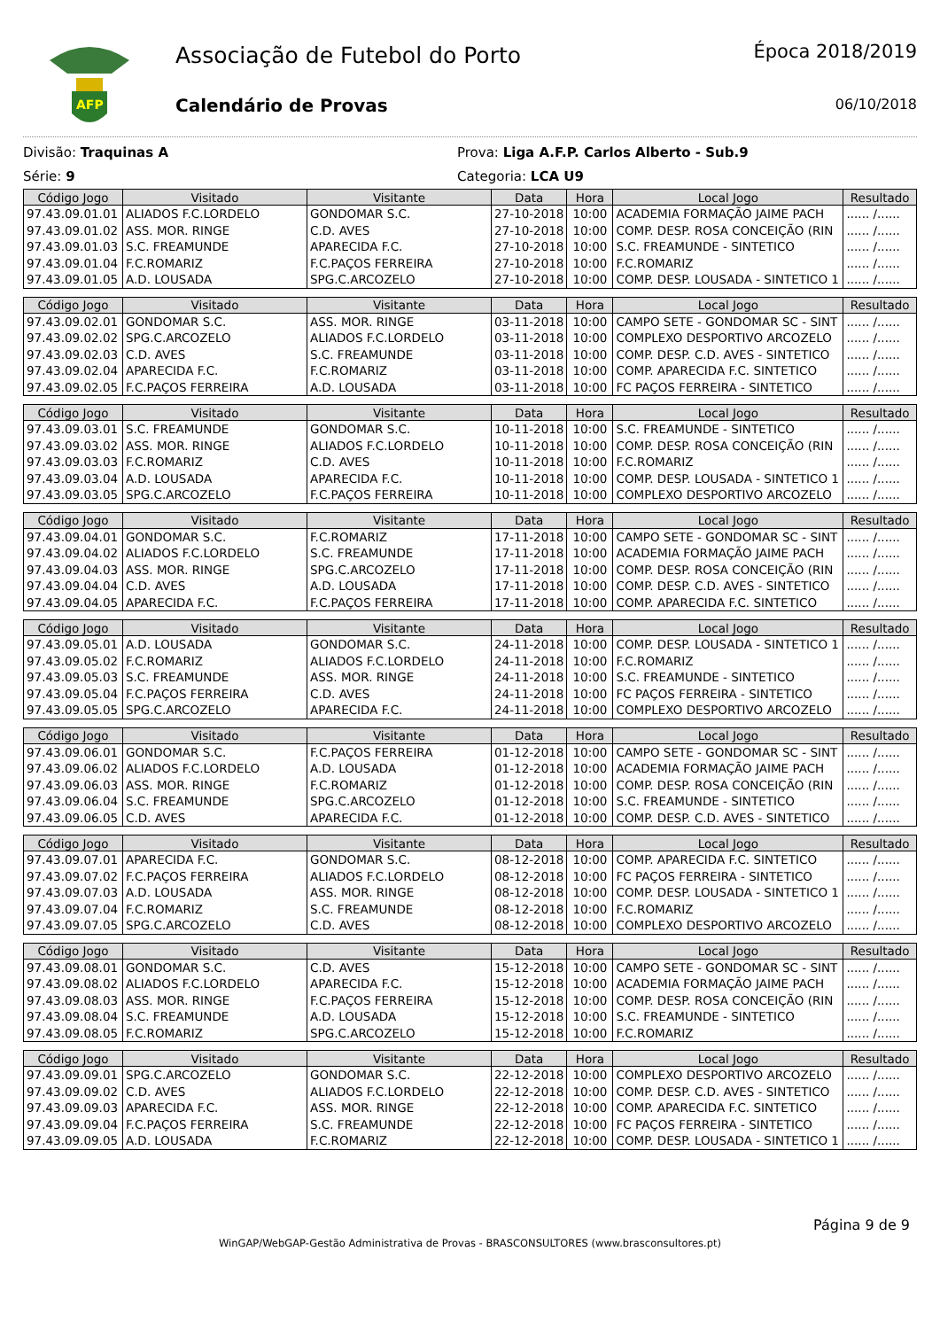AFP
Associação de Futebol do Porto
Calendário de Provas
Época 2018/2019
06/10/2018
Divisão: Traquinas A Prova: Liga A.F.P. Carlos Alberto - Sub.9
Série: 9 Categoria: LCA U9
| Código Jogo | Visitado | Visitante | Data | Hora | Local Jogo | Resultado |
| --- | --- | --- | --- | --- | --- | --- |
| 97.43.09.01.01 | ALIADOS F.C.LORDELO | GONDOMAR S.C. | 27-10-2018 | 10:00 | ACADEMIA FORMAÇÃO JAIME PACH | ...... /...... |
| 97.43.09.01.02 | ASS. MOR. RINGE | C.D. AVES | 27-10-2018 | 10:00 | COMP. DESP. ROSA CONCEIÇÃO (RIN | ...... /...... |
| 97.43.09.01.03 | S.C. FREAMUNDE | APARECIDA F.C. | 27-10-2018 | 10:00 | S.C. FREAMUNDE - SINTETICO | ...... /...... |
| 97.43.09.01.04 | F.C.ROMARIZ | F.C.PAÇOS FERREIRA | 27-10-2018 | 10:00 | F.C.ROMARIZ | ...... /...... |
| 97.43.09.01.05 | A.D. LOUSADA | SPG.C.ARCOZELO | 27-10-2018 | 10:00 | COMP. DESP. LOUSADA - SINTETICO 1 | ...... /...... |
| Código Jogo | Visitado | Visitante | Data | Hora | Local Jogo | Resultado |
| --- | --- | --- | --- | --- | --- | --- |
| 97.43.09.02.01 | GONDOMAR S.C. | ASS. MOR. RINGE | 03-11-2018 | 10:00 | CAMPO SETE - GONDOMAR SC - SINT | ...... /...... |
| 97.43.09.02.02 | SPG.C.ARCOZELO | ALIADOS F.C.LORDELO | 03-11-2018 | 10:00 | COMPLEXO DESPORTIVO ARCOZELO | ...... /...... |
| 97.43.09.02.03 | C.D. AVES | S.C. FREAMUNDE | 03-11-2018 | 10:00 | COMP. DESP. C.D. AVES - SINTETICO | ...... /...... |
| 97.43.09.02.04 | APARECIDA F.C. | F.C.ROMARIZ | 03-11-2018 | 10:00 | COMP. APARECIDA F.C. SINTETICO | ...... /...... |
| 97.43.09.02.05 | F.C.PAÇOS FERREIRA | A.D. LOUSADA | 03-11-2018 | 10:00 | FC PAÇOS FERREIRA - SINTETICO | ...... /...... |
| Código Jogo | Visitado | Visitante | Data | Hora | Local Jogo | Resultado |
| --- | --- | --- | --- | --- | --- | --- |
| 97.43.09.03.01 | S.C. FREAMUNDE | GONDOMAR S.C. | 10-11-2018 | 10:00 | S.C. FREAMUNDE - SINTETICO | ...... /...... |
| 97.43.09.03.02 | ASS. MOR. RINGE | ALIADOS F.C.LORDELO | 10-11-2018 | 10:00 | COMP. DESP. ROSA CONCEIÇÃO (RIN | ...... /...... |
| 97.43.09.03.03 | F.C.ROMARIZ | C.D. AVES | 10-11-2018 | 10:00 | F.C.ROMARIZ | ...... /...... |
| 97.43.09.03.04 | A.D. LOUSADA | APARECIDA F.C. | 10-11-2018 | 10:00 | COMP. DESP. LOUSADA - SINTETICO 1 | ...... /...... |
| 97.43.09.03.05 | SPG.C.ARCOZELO | F.C.PAÇOS FERREIRA | 10-11-2018 | 10:00 | COMPLEXO DESPORTIVO ARCOZELO | ...... /...... |
| Código Jogo | Visitado | Visitante | Data | Hora | Local Jogo | Resultado |
| --- | --- | --- | --- | --- | --- | --- |
| 97.43.09.04.01 | GONDOMAR S.C. | F.C.ROMARIZ | 17-11-2018 | 10:00 | CAMPO SETE - GONDOMAR SC - SINT | ...... /...... |
| 97.43.09.04.02 | ALIADOS F.C.LORDELO | S.C. FREAMUNDE | 17-11-2018 | 10:00 | ACADEMIA FORMAÇÃO JAIME PACH | ...... /...... |
| 97.43.09.04.03 | ASS. MOR. RINGE | SPG.C.ARCOZELO | 17-11-2018 | 10:00 | COMP. DESP. ROSA CONCEIÇÃO (RIN | ...... /...... |
| 97.43.09.04.04 | C.D. AVES | A.D. LOUSADA | 17-11-2018 | 10:00 | COMP. DESP. C.D. AVES - SINTETICO | ...... /...... |
| 97.43.09.04.05 | APARECIDA F.C. | F.C.PAÇOS FERREIRA | 17-11-2018 | 10:00 | COMP. APARECIDA F.C. SINTETICO | ...... /...... |
| Código Jogo | Visitado | Visitante | Data | Hora | Local Jogo | Resultado |
| --- | --- | --- | --- | --- | --- | --- |
| 97.43.09.05.01 | A.D. LOUSADA | GONDOMAR S.C. | 24-11-2018 | 10:00 | COMP. DESP. LOUSADA - SINTETICO 1 | ...... /...... |
| 97.43.09.05.02 | F.C.ROMARIZ | ALIADOS F.C.LORDELO | 24-11-2018 | 10:00 | F.C.ROMARIZ | ...... /...... |
| 97.43.09.05.03 | S.C. FREAMUNDE | ASS. MOR. RINGE | 24-11-2018 | 10:00 | S.C. FREAMUNDE - SINTETICO | ...... /...... |
| 97.43.09.05.04 | F.C.PAÇOS FERREIRA | C.D. AVES | 24-11-2018 | 10:00 | FC PAÇOS FERREIRA - SINTETICO | ...... /...... |
| 97.43.09.05.05 | SPG.C.ARCOZELO | APARECIDA F.C. | 24-11-2018 | 10:00 | COMPLEXO DESPORTIVO ARCOZELO | ...... /...... |
| Código Jogo | Visitado | Visitante | Data | Hora | Local Jogo | Resultado |
| --- | --- | --- | --- | --- | --- | --- |
| 97.43.09.06.01 | GONDOMAR S.C. | F.C.PAÇOS FERREIRA | 01-12-2018 | 10:00 | CAMPO SETE - GONDOMAR SC - SINT | ...... /...... |
| 97.43.09.06.02 | ALIADOS F.C.LORDELO | A.D. LOUSADA | 01-12-2018 | 10:00 | ACADEMIA FORMAÇÃO JAIME PACH | ...... /...... |
| 97.43.09.06.03 | ASS. MOR. RINGE | F.C.ROMARIZ | 01-12-2018 | 10:00 | COMP. DESP. ROSA CONCEIÇÃO (RIN | ...... /...... |
| 97.43.09.06.04 | S.C. FREAMUNDE | SPG.C.ARCOZELO | 01-12-2018 | 10:00 | S.C. FREAMUNDE - SINTETICO | ...... /...... |
| 97.43.09.06.05 | C.D. AVES | APARECIDA F.C. | 01-12-2018 | 10:00 | COMP. DESP. C.D. AVES - SINTETICO | ...... /...... |
| Código Jogo | Visitado | Visitante | Data | Hora | Local Jogo | Resultado |
| --- | --- | --- | --- | --- | --- | --- |
| 97.43.09.07.01 | APARECIDA F.C. | GONDOMAR S.C. | 08-12-2018 | 10:00 | COMP. APARECIDA F.C. SINTETICO | ...... /...... |
| 97.43.09.07.02 | F.C.PAÇOS FERREIRA | ALIADOS F.C.LORDELO | 08-12-2018 | 10:00 | FC PAÇOS FERREIRA - SINTETICO | ...... /...... |
| 97.43.09.07.03 | A.D. LOUSADA | ASS. MOR. RINGE | 08-12-2018 | 10:00 | COMP. DESP. LOUSADA - SINTETICO 1 | ...... /...... |
| 97.43.09.07.04 | F.C.ROMARIZ | S.C. FREAMUNDE | 08-12-2018 | 10:00 | F.C.ROMARIZ | ...... /...... |
| 97.43.09.07.05 | SPG.C.ARCOZELO | C.D. AVES | 08-12-2018 | 10:00 | COMPLEXO DESPORTIVO ARCOZELO | ...... /...... |
| Código Jogo | Visitado | Visitante | Data | Hora | Local Jogo | Resultado |
| --- | --- | --- | --- | --- | --- | --- |
| 97.43.09.08.01 | GONDOMAR S.C. | C.D. AVES | 15-12-2018 | 10:00 | CAMPO SETE - GONDOMAR SC - SINT | ...... /...... |
| 97.43.09.08.02 | ALIADOS F.C.LORDELO | APARECIDA F.C. | 15-12-2018 | 10:00 | ACADEMIA FORMAÇÃO JAIME PACH | ...... /...... |
| 97.43.09.08.03 | ASS. MOR. RINGE | F.C.PAÇOS FERREIRA | 15-12-2018 | 10:00 | COMP. DESP. ROSA CONCEIÇÃO (RIN | ...... /...... |
| 97.43.09.08.04 | S.C. FREAMUNDE | A.D. LOUSADA | 15-12-2018 | 10:00 | S.C. FREAMUNDE - SINTETICO | ...... /...... |
| 97.43.09.08.05 | F.C.ROMARIZ | SPG.C.ARCOZELO | 15-12-2018 | 10:00 | F.C.ROMARIZ | ...... /...... |
| Código Jogo | Visitado | Visitante | Data | Hora | Local Jogo | Resultado |
| --- | --- | --- | --- | --- | --- | --- |
| 97.43.09.09.01 | SPG.C.ARCOZELO | GONDOMAR S.C. | 22-12-2018 | 10:00 | COMPLEXO DESPORTIVO ARCOZELO | ...... /...... |
| 97.43.09.09.02 | C.D. AVES | ALIADOS F.C.LORDELO | 22-12-2018 | 10:00 | COMP. DESP. C.D. AVES - SINTETICO | ...... /...... |
| 97.43.09.09.03 | APARECIDA F.C. | ASS. MOR. RINGE | 22-12-2018 | 10:00 | COMP. APARECIDA F.C. SINTETICO | ...... /...... |
| 97.43.09.09.04 | F.C.PAÇOS FERREIRA | S.C. FREAMUNDE | 22-12-2018 | 10:00 | FC PAÇOS FERREIRA - SINTETICO | ...... /...... |
| 97.43.09.09.05 | A.D. LOUSADA | F.C.ROMARIZ | 22-12-2018 | 10:00 | COMP. DESP. LOUSADA - SINTETICO 1 | ...... /...... |
Página 9 de 9
WinGAP/WebGAP-Gestão Administrativa de Provas - BRASCONSULTORES (www.brasconsultores.pt)